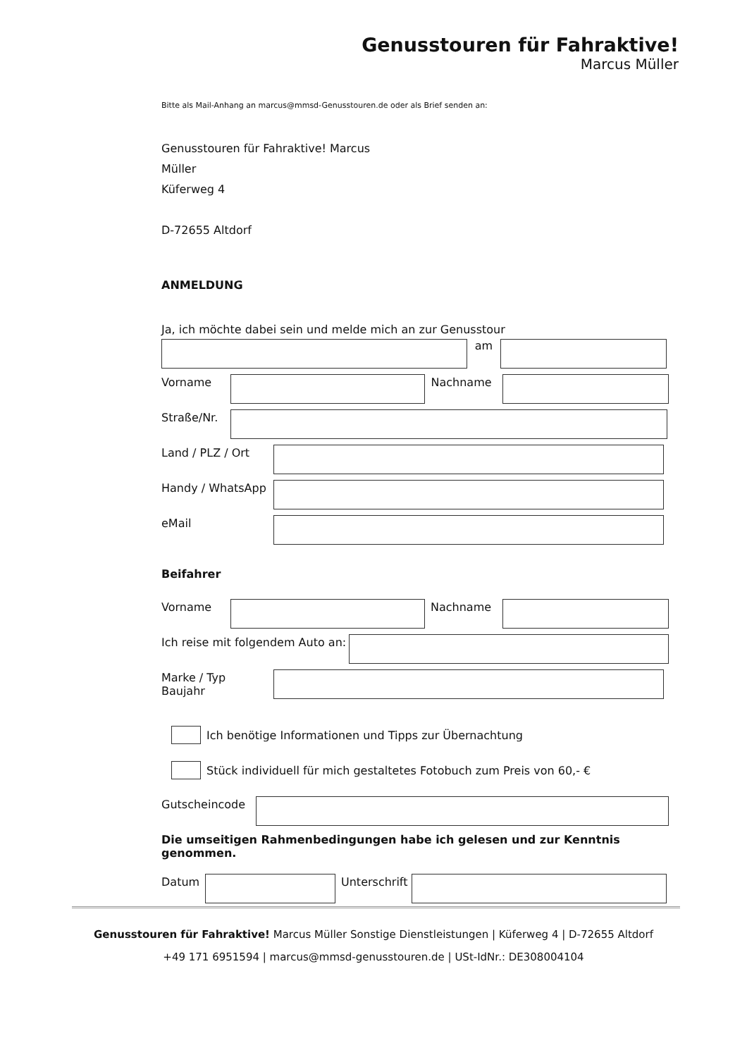Genusstouren für Fahraktive!
Marcus Müller
Bitte als Mail-Anhang an marcus@mmsd-Genusstouren.de oder als Brief senden an:
Genusstouren für Fahraktive! Marcus
Müller
Küferweg 4
D-72655 Altdorf
ANMELDUNG
Ja, ich möchte dabei sein und melde mich an zur Genusstour
am
Vorname Nachname
Straße/Nr.
Land / PLZ / Ort
Handy / WhatsApp
eMail
Beifahrer
Vorname Nachname
Ich reise mit folgendem Auto an:
Marke / Typ
Baujahr
Ich benötige Informationen und Tipps zur Übernachtung
Stück individuell für mich gestaltetes Fotobuch zum Preis von 60,- €
Gutscheincode
Die umseitigen Rahmenbedingungen habe ich gelesen und zur Kenntnis genommen.
Datum Unterschrift
Genusstouren für Fahraktive! Marcus Müller Sonstige Dienstleistungen | Küferweg 4 | D-72655 Altdorf
+49 171 6951594 | marcus@mmsd-genusstouren.de | USt-IdNr.: DE308004104